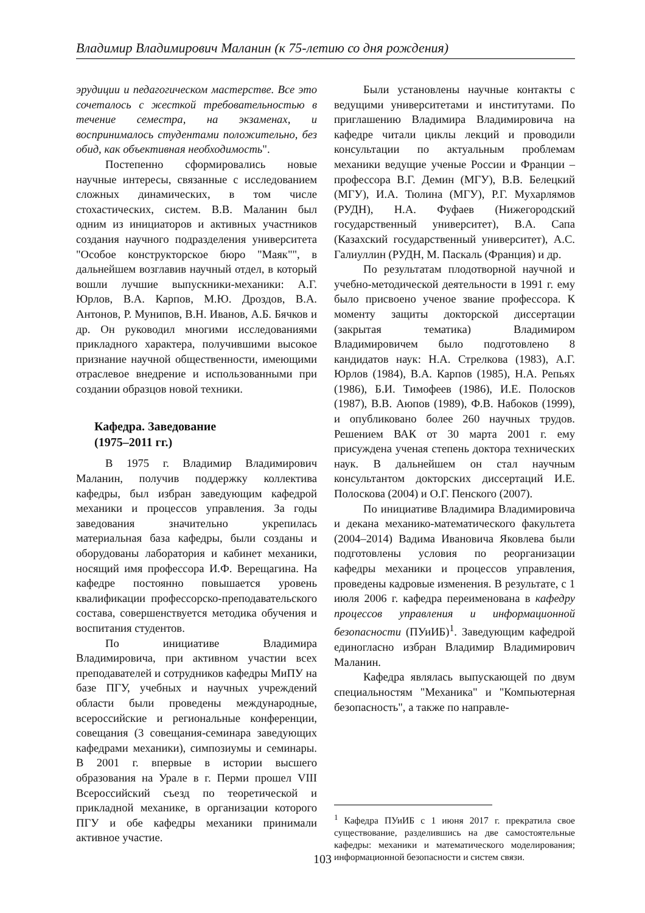Владимир Владимирович Маланин (к 75-летию со дня рождения)
эрудиции и педагогическом мастерстве. Все это сочеталось с жесткой требовательностью в течение семестра, на экзаменах, и воспринималось студентами положительно, без обид, как объективная необходимость".
Постепенно сформировались новые научные интересы, связанные с исследованием сложных динамических, в том числе стохастических, систем. В.В. Маланин был одним из инициаторов и активных участников создания научного подразделения университета "Особое конструкторское бюро "Маяк"", в дальнейшем возглавив научный отдел, в который вошли лучшие выпускники-механики: А.Г. Юрлов, В.А. Карпов, М.Ю. Дроздов, В.А. Антонов, Р. Мунипов, В.Н. Иванов, А.Б. Бячков и др. Он руководил многими исследованиями прикладного характера, получившими высокое признание научной общественности, имеющими отраслевое внедрение и использованными при создании образцов новой техники.
Кафедра. Заведование
(1975–2011 гг.)
В 1975 г. Владимир Владимирович Маланин, получив поддержку коллектива кафедры, был избран заведующим кафедрой механики и процессов управления. За годы заведования значительно укрепилась материальная база кафедры, были созданы и оборудованы лаборатория и кабинет механики, носящий имя профессора И.Ф. Верещагина. На кафедре постоянно повышается уровень квалификации профессорско-преподавательского состава, совершенствуется методика обучения и воспитания студентов.
По инициативе Владимира Владимировича, при активном участии всех преподавателей и сотрудников кафедры МиПУ на базе ПГУ, учебных и научных учреждений области были проведены международные, всероссийские и региональные конференции, совещания (3 совещания-семинара заведующих кафедрами механики), симпозиумы и семинары. В 2001 г. впервые в истории высшего образования на Урале в г. Перми прошел VIII Всероссийский съезд по теоретической и прикладной механике, в организации которого ПГУ и обе кафедры механики принимали активное участие.
Были установлены научные контакты с ведущими университетами и институтами. По приглашению Владимира Владимировича на кафедре читали циклы лекций и проводили консультации по актуальным проблемам механики ведущие ученые России и Франции – профессора В.Г. Демин (МГУ), В.В. Белецкий (МГУ), И.А. Тюлина (МГУ), Р.Г. Мухарлямов (РУДН), Н.А. Фуфаев (Нижегородский государственный университет), В.А. Сапа (Казахский государственный университет), А.С. Галиуллин (РУДН, М. Паскаль (Франция) и др.
По результатам плодотворной научной и учебно-методической деятельности в 1991 г. ему было присвоено ученое звание профессора. К моменту защиты докторской диссертации (закрытая тематика) Владимиром Владимировичем было подготовлено 8 кандидатов наук: Н.А. Стрелкова (1983), А.Г. Юрлов (1984), В.А. Карпов (1985), Н.А. Репьях (1986), Б.И. Тимофеев (1986), И.Е. Полосков (1987), В.В. Аюпов (1989), Ф.В. Набоков (1999), и опубликовано более 260 научных трудов. Решением ВАК от 30 марта 2001 г. ему присуждена ученая степень доктора технических наук. В дальнейшем он стал научным консультантом докторских диссертаций И.Е. Полоскова (2004) и О.Г. Пенского (2007).
По инициативе Владимира Владимировича и декана механико-математического факультета (2004–2014) Вадима Ивановича Яковлева были подготовлены условия по реорганизации кафедры механики и процессов управления, проведены кадровые изменения. В результате, с 1 июля 2006 г. кафедра переименована в кафедру процессов управления и информационной безопасности (ПУиИБ)<sup>1</sup>. Заведующим кафедрой единогласно избран Владимир Владимирович Маланин.
Кафедра являлась выпускающей по двум специальностям "Механика" и "Компьютерная безопасность", а также по направле-
<sup>1</sup> Кафедра ПУиИБ с 1 июня 2017 г. прекратила свое существование, разделившись на две самостоятельные кафедры: механики и математического моделирования; информационной безопасности и систем связи.
103